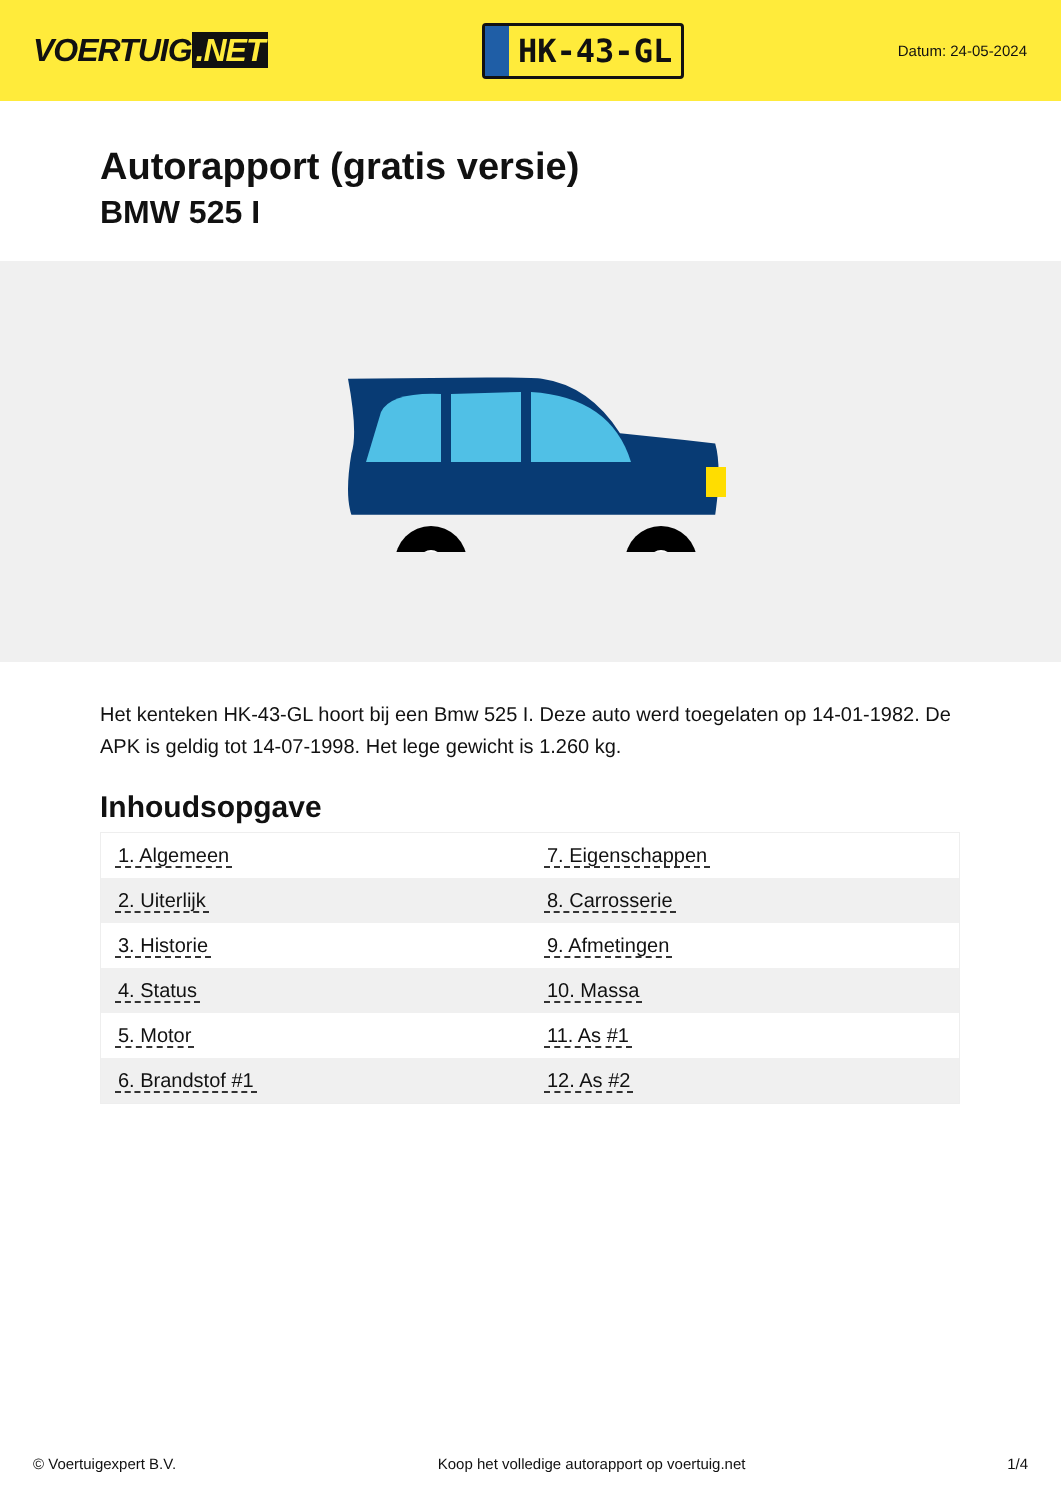VOERTUIG.NET
HK-43-GL
Datum: 24-05-2024
Autorapport (gratis versie)
BMW 525 I
Het kenteken HK-43-GL hoort bij een Bmw 525 I. Deze auto werd toegelaten op 14-01-1982. De APK is geldig tot 14-07-1998. Het lege gewicht is 1.260 kg.
Inhoudsopgave
| 1. Algemeen | 7. Eigenschappen |
| 2. Uiterlijk | 8. Carrosserie |
| 3. Historie | 9. Afmetingen |
| 4. Status | 10. Massa |
| 5. Motor | 11. As #1 |
| 6. Brandstof #1 | 12. As #2 |
© Voertuigexpert B.V. Koop het volledige autorapport op voertuig.net 1/4